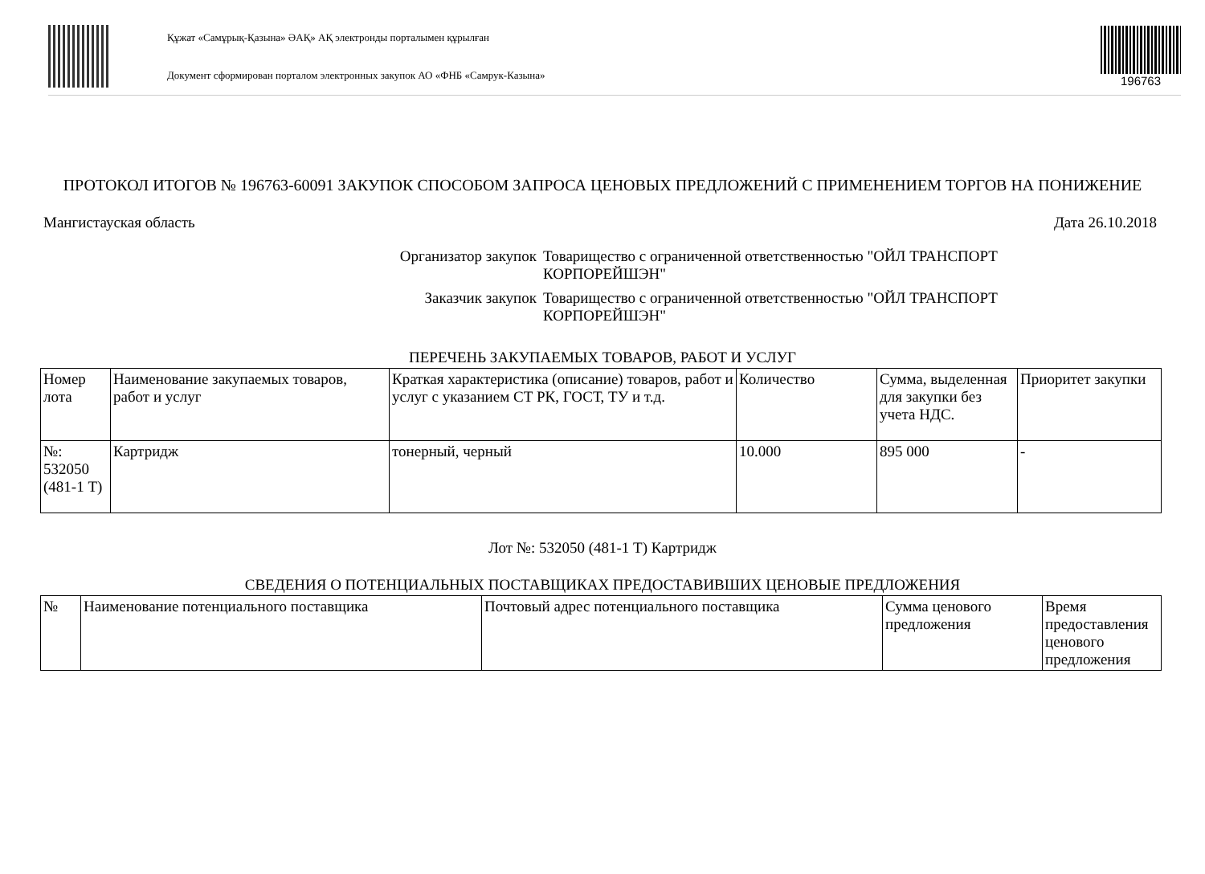Құжат «Самұрық-Қазына» ӘАҚ» АҚ электронды порталымен құрылған
Документ сформирован порталом электронных закупок АО «ФНБ «Самрук-Казына»
196763
ПРОТОКОЛ ИТОГОВ № 196763-60091 ЗАКУПОК СПОСОБОМ ЗАПРОСА ЦЕНОВЫХ ПРЕДЛОЖЕНИЙ С ПРИМЕНЕНИЕМ ТОРГОВ НА ПОНИЖЕНИЕ
Мангистауская область Дата 26.10.2018
Организатор закупок Товарищество с ограниченной ответственностью "ОЙЛ ТРАНСПОРТ КОРПОРЕЙШЭН"
Заказчик закупок Товарищество с ограниченной ответственностью "ОЙЛ ТРАНСПОРТ КОРПОРЕЙШЭН"
ПЕРЕЧЕНЬ ЗАКУПАЕМЫХ ТОВАРОВ, РАБОТ И УСЛУГ
| Номер лота | Наименование закупаемых товаров, работ и услуг | Краткая характеристика (описание) товаров, работ и услуг с указанием СТ РК, ГОСТ, ТУ и т.д. | Количество | Сумма, выделенная для закупки без учета НДС. | Приоритет закупки |
| --- | --- | --- | --- | --- | --- |
| №: 532050 (481-1 Т) | Картридж | тонерный, черный | 10.000 | 895 000 | - |
Лот №: 532050 (481-1 Т) Картридж
СВЕДЕНИЯ О ПОТЕНЦИАЛЬНЫХ ПОСТАВЩИКАХ ПРЕДОСТАВИВШИХ ЦЕНОВЫЕ ПРЕДЛОЖЕНИЯ
| № | Наименование потенциального поставщика | Почтовый адрес потенциального поставщика | Сумма ценового предложения | Время предоставления ценового предложения |
| --- | --- | --- | --- | --- |